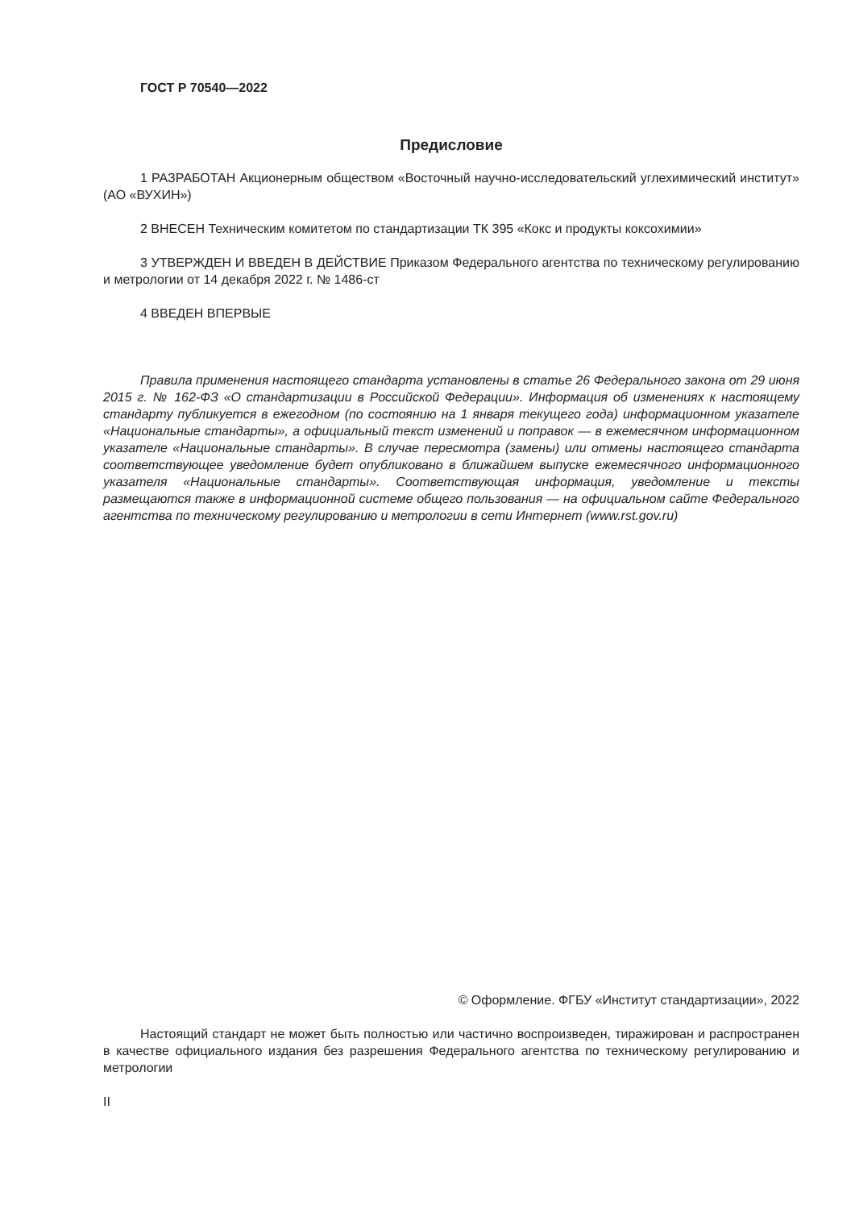ГОСТ Р 70540—2022
Предисловие
1 РАЗРАБОТАН Акционерным обществом «Восточный научно-исследовательский углехимический институт» (АО «ВУХИН»)
2 ВНЕСЕН Техническим комитетом по стандартизации ТК 395 «Кокс и продукты коксохимии»
3 УТВЕРЖДЕН И ВВЕДЕН В ДЕЙСТВИЕ Приказом Федерального агентства по техническому регулированию и метрологии от 14 декабря 2022 г. № 1486-ст
4 ВВЕДЕН ВПЕРВЫЕ
Правила применения настоящего стандарта установлены в статье 26 Федерального закона от 29 июня 2015 г. № 162-ФЗ «О стандартизации в Российской Федерации». Информация об изменениях к настоящему стандарту публикуется в ежегодном (по состоянию на 1 января текущего года) информационном указателе «Национальные стандарты», а официальный текст изменений и поправок — в ежемесячном информационном указателе «Национальные стандарты». В случае пересмотра (замены) или отмены настоящего стандарта соответствующее уведомление будет опубликовано в ближайшем выпуске ежемесячного информационного указателя «Национальные стандарты». Соответствующая информация, уведомление и тексты размещаются также в информационной системе общего пользования — на официальном сайте Федерального агентства по техническому регулированию и метрологии в сети Интернет (www.rst.gov.ru)
© Оформление. ФГБУ «Институт стандартизации», 2022
Настоящий стандарт не может быть полностью или частично воспроизведен, тиражирован и распространен в качестве официального издания без разрешения Федерального агентства по техническому регулированию и метрологии
II